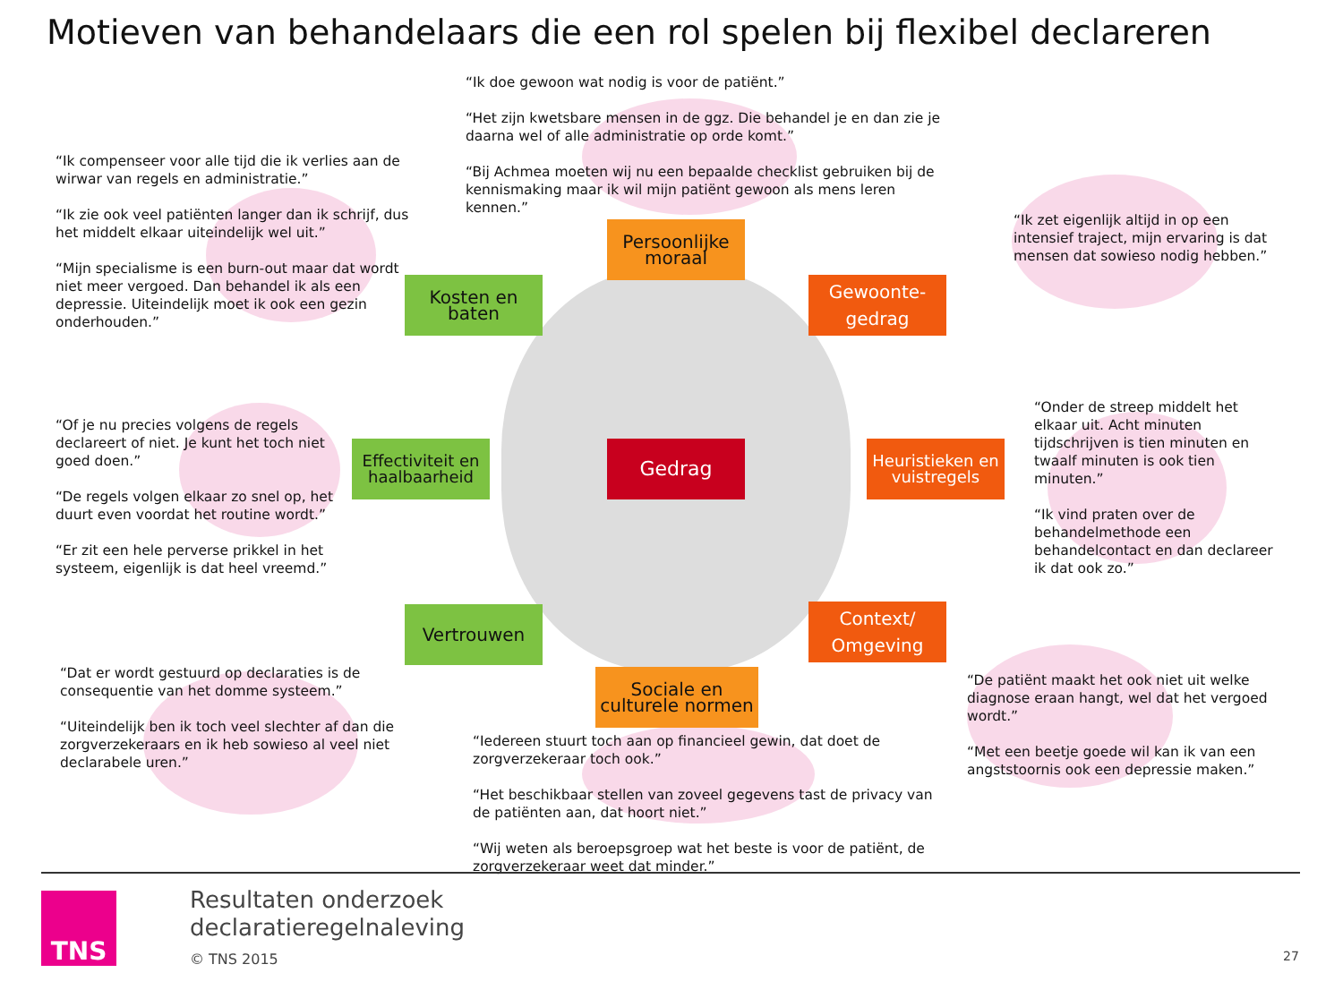Motieven van behandelaars die een rol spelen bij flexibel declareren
“Ik doe gewoon wat nodig is voor de patiënt.”
“Het zijn kwetsbare mensen in de ggz. Die behandel je en dan zie je daarna wel of alle administratie op orde komt.”
“Bij Achmea moeten wij nu een bepaalde checklist gebruiken bij de kennismaking maar ik wil mijn patiënt gewoon als mens leren kennen.”
“Ik compenseer voor alle tijd die ik verlies aan de wirwar van regels en administratie.”
“Ik zie ook veel patiënten langer dan ik schrijf, dus het middelt elkaar uiteindelijk wel uit.”
“Mijn specialisme is een burn-out maar dat wordt niet meer vergoed. Dan behandel ik als een depressie. Uiteindelijk moet ik ook een gezin onderhouden.”
“Ik zet eigenlijk altijd in op een intensief traject, mijn ervaring is dat mensen dat sowieso nodig hebben.”
Persoonlijke moraal
Kosten en baten
Gewoonte-gedrag
“Of je nu precies volgens de regels declareert of niet. Je kunt het toch niet goed doen.”
“De regels volgen elkaar zo snel op, het duurt even voordat het routine wordt.”
“Er zit een hele perverse prikkel in het systeem, eigenlijk is dat heel vreemd.”
Effectiviteit en haalbaarheid
Gedrag
Heuristieken en vuistregels
“Onder de streep middelt het elkaar uit. Acht minuten tijdschrijven is tien minuten en twaalf minuten is ook tien minuten.”
“Ik vind praten over de behandelmethode een behandelcontact en dan declareer ik dat ook zo.”
Vertrouwen
Context/ Omgeving
Sociale en culturele normen
“Dat er wordt gestuurd op declaraties is de consequentie van het domme systeem.”
“Uiteindelijk ben ik toch veel slechter af dan die zorgverzekeraars en ik heb sowieso al veel niet declarabele uren.”
“De patiënt maakt het ook niet uit welke diagnose eraan hangt, wel dat het vergoed wordt.”
“Met een beetje goede wil kan ik van een angststoornis ook een depressie maken.”
“Iedereen stuurt toch aan op financieel gewin, dat doet de zorgverzekeraar toch ook.”
“Het beschikbaar stellen van zoveel gegevens tast de privacy van de patiënten aan, dat hoort niet.”
“Wij weten als beroepsgroep wat het beste is voor de patiënt, de zorgverzekeraar weet dat minder.”
TNS
Resultaten onderzoek
declaratieregelnaleving
© TNS 2015 27